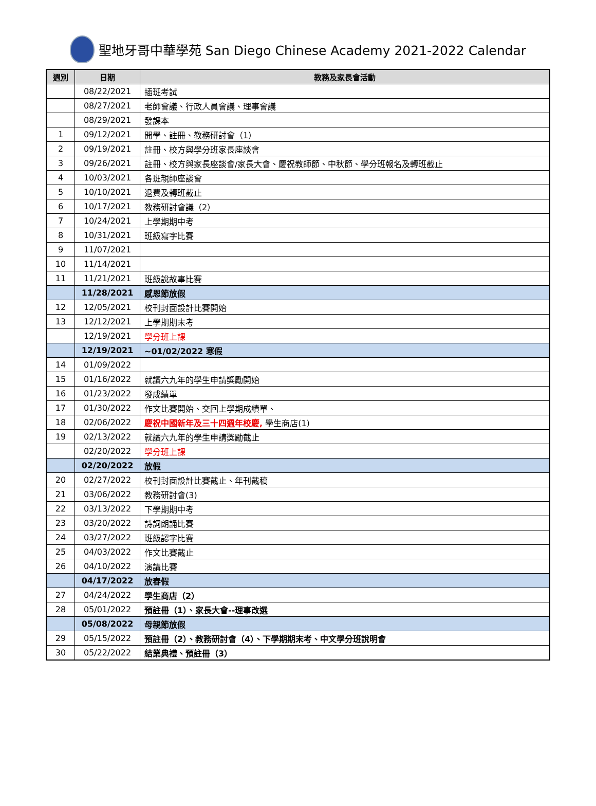聖地牙哥中華學苑 San Diego Chinese Academy 2021-2022 Calendar
| 週別 | 日期 | 教務及家長會活動 |
| --- | --- | --- |
| | 08/22/2021 | 插班考試 |
| | 08/27/2021 | 老師會議、行政人員會議、理事會議 |
| | 08/29/2021 | 發課本 |
| 1 | 09/12/2021 | 開學、註冊、教務研討會（1） |
| 2 | 09/19/2021 | 註冊、校方與學分班家長座談會 |
| 3 | 09/26/2021 | 註冊、校方與家長座談會/家長大會、慶祝教師節、中秋節、學分班報名及轉班截止 |
| 4 | 10/03/2021 | 各班親師座談會 |
| 5 | 10/10/2021 | 退費及轉班截止 |
| 6 | 10/17/2021 | 教務研討會議（2） |
| 7 | 10/24/2021 | 上學期期中考 |
| 8 | 10/31/2021 | 班級寫字比賽 |
| 9 | 11/07/2021 | |
| 10 | 11/14/2021 | |
| 11 | 11/21/2021 | 班級說故事比賽 |
| | 11/28/2021 | 感恩節放假 |
| 12 | 12/05/2021 | 校刊封面設計比賽開始 |
| 13 | 12/12/2021 | 上學期期末考 |
| | 12/19/2021 | 學分班上課 |
| | 12/19/2021 | ~01/02/2022 寒假 |
| 14 | 01/09/2022 | |
| 15 | 01/16/2022 | 就讀六九年的學生申請獎勵開始 |
| 16 | 01/23/2022 | 發成績單 |
| 17 | 01/30/2022 | 作文比賽開始、交回上學期成績單、 |
| 18 | 02/06/2022 | 慶祝中國新年及三十四週年校慶, 學生商店(1) |
| 19 | 02/13/2022 | 就讀六九年的學生申請獎勵截止 |
| | 02/20/2022 | 學分班上課 |
| | 02/20/2022 | 放假 |
| 20 | 02/27/2022 | 校刊封面設計比賽截止、年刊截稿 |
| 21 | 03/06/2022 | 教務研討會(3) |
| 22 | 03/13/2022 | 下學期期中考 |
| 23 | 03/20/2022 | 詩詞朗誦比賽 |
| 24 | 03/27/2022 | 班級認字比賽 |
| 25 | 04/03/2022 | 作文比賽截止 |
| 26 | 04/10/2022 | 演講比賽 |
| | 04/17/2022 | 放春假 |
| 27 | 04/24/2022 | 學生商店（2） |
| 28 | 05/01/2022 | 預註冊（1）、家長大會--理事改選 |
| | 05/08/2022 | 母親節放假 |
| 29 | 05/15/2022 | 預註冊（2）、教務研討會（4）、下學期期末考、中文學分班說明會 |
| 30 | 05/22/2022 | 結業典禮、預註冊（3） |